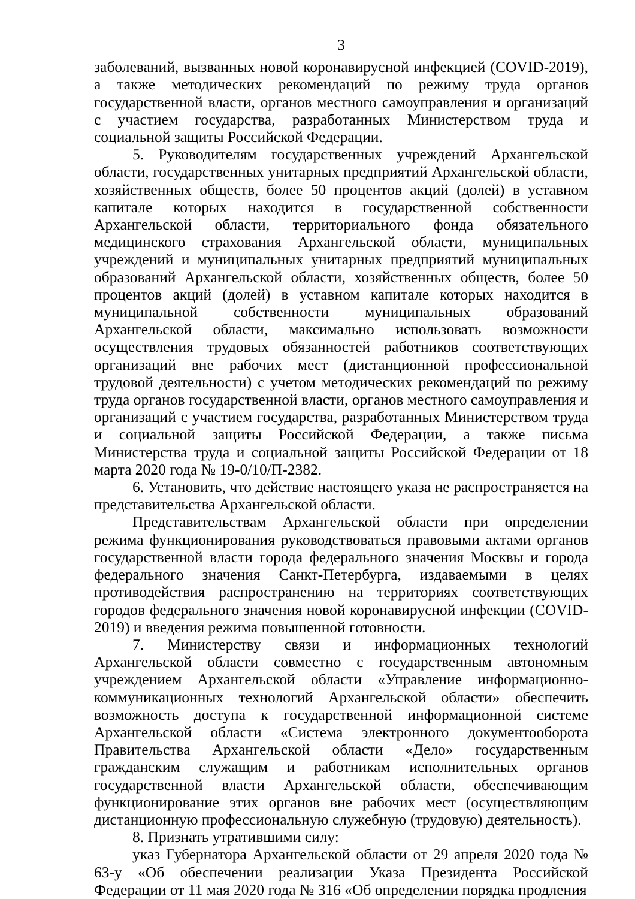3
заболеваний, вызванных новой коронавирусной инфекцией (COVID-2019), а также методических рекомендаций по режиму труда органов государственной власти, органов местного самоуправления и организаций с участием государства, разработанных Министерством труда и социальной защиты Российской Федерации.
5. Руководителям государственных учреждений Архангельской области, государственных унитарных предприятий Архангельской области, хозяйственных обществ, более 50 процентов акций (долей) в уставном капитале которых находится в государственной собственности Архангельской области, территориального фонда обязательного медицинского страхования Архангельской области, муниципальных учреждений и муниципальных унитарных предприятий муниципальных образований Архангельской области, хозяйственных обществ, более 50 процентов акций (долей) в уставном капитале которых находится в муниципальной собственности муниципальных образований Архангельской области, максимально использовать возможности осуществления трудовых обязанностей работников соответствующих организаций вне рабочих мест (дистанционной профессиональной трудовой деятельности) с учетом методических рекомендаций по режиму труда органов государственной власти, органов местного самоуправления и организаций с участием государства, разработанных Министерством труда и социальной защиты Российской Федерации, а также письма Министерства труда и социальной защиты Российской Федерации от 18 марта 2020 года № 19-0/10/П-2382.
6. Установить, что действие настоящего указа не распространяется на представительства Архангельской области.
Представительствам Архангельской области при определении режима функционирования руководствоваться правовыми актами органов государственной власти города федерального значения Москвы и города федерального значения Санкт-Петербурга, издаваемыми в целях противодействия распространению на территориях соответствующих городов федерального значения новой коронавирусной инфекции (COVID-2019) и введения режима повышенной готовности.
7. Министерству связи и информационных технологий Архангельской области совместно с государственным автономным учреждением Архангельской области «Управление информационно-коммуникационных технологий Архангельской области» обеспечить возможность доступа к государственной информационной системе Архангельской области «Система электронного документооборота Правительства Архангельской области «Дело» государственным гражданским служащим и работникам исполнительных органов государственной власти Архангельской области, обеспечивающим функционирование этих органов вне рабочих мест (осуществляющим дистанционную профессиональную служебную (трудовую) деятельность).
8. Признать утратившими силу:
указ Губернатора Архангельской области от 29 апреля 2020 года № 63-у «Об обеспечении реализации Указа Президента Российской Федерации от 11 мая 2020 года № 316 «Об определении порядка продления